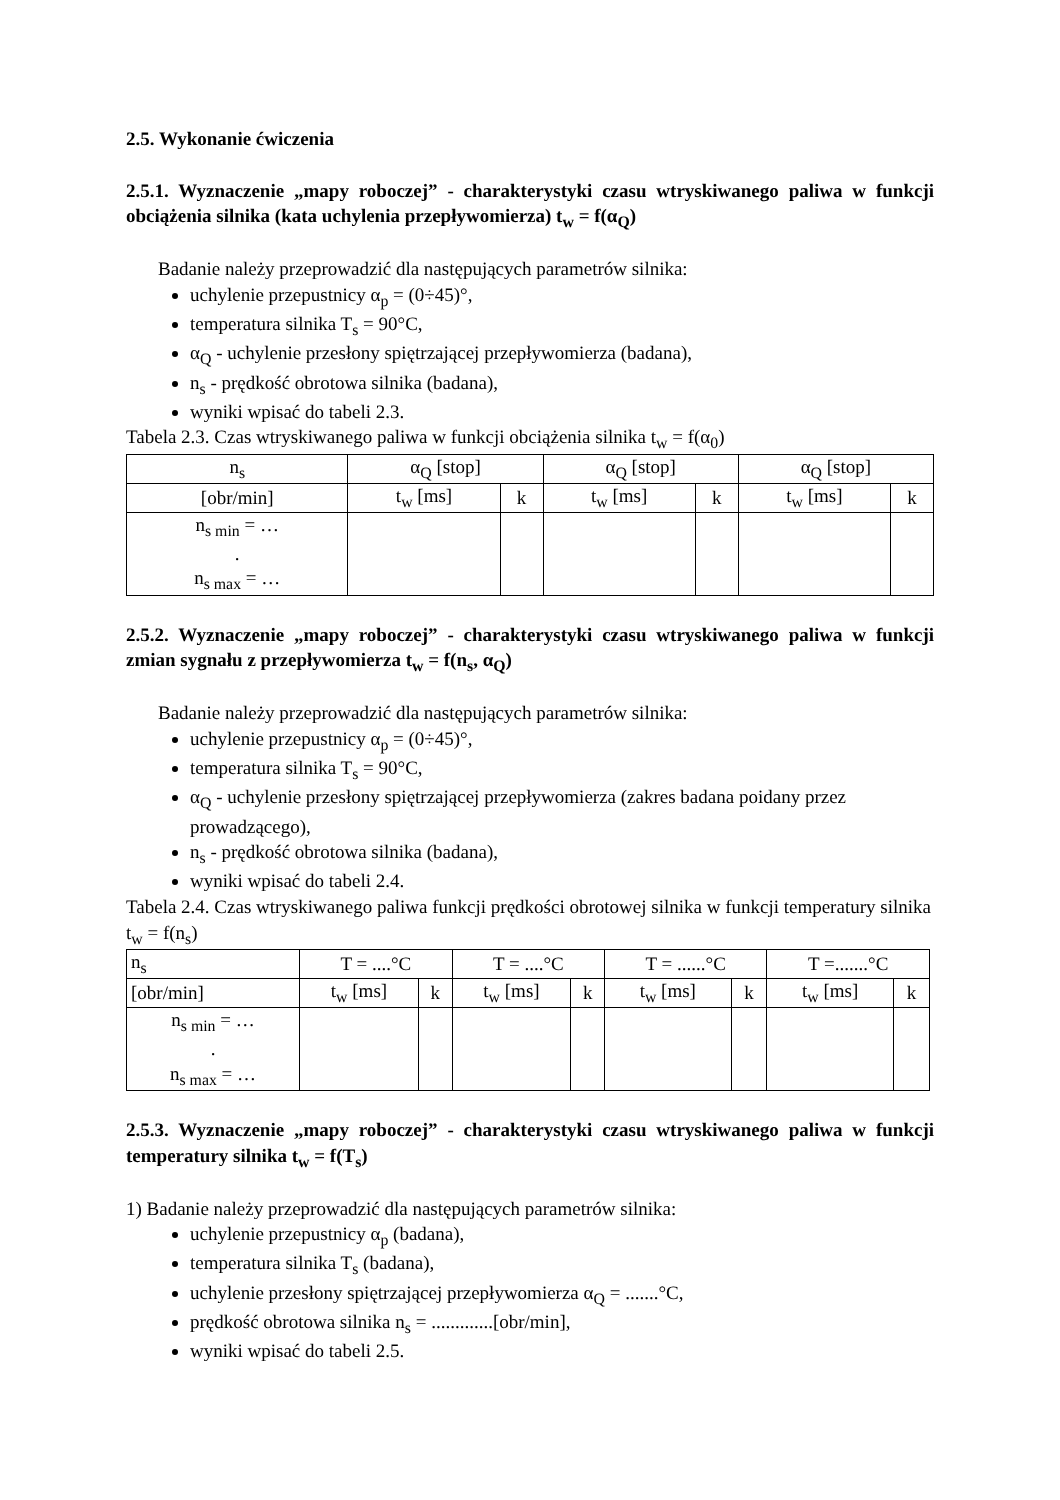2.5. Wykonanie ćwiczenia
2.5.1. Wyznaczenie „mapy roboczej” - charakterystyki czasu wtryskiwanego paliwa w funkcji obciążenia silnika (kata uchylenia przepływomierza) t<sub>w</sub> = f(α<sub>Q</sub>)
Badanie należy przeprowadzić dla następujących parametrów silnika:
uchylenie przepustnicy α<sub>p</sub> = (0÷45)°,
temperatura silnika T<sub>s</sub> = 90°C,
α<sub>Q</sub> - uchylenie przesłony spiętrzającej przepływomierza (badana),
n<sub>s</sub> - prędkość obrotowa silnika (badana),
wyniki wpisać do tabeli 2.3.
Tabela 2.3. Czas wtryskiwanego paliwa w funkcji obciążenia silnika t<sub>w</sub> = f(α<sub>0</sub>)
| n<sub>s</sub> | α<sub>Q</sub> [stop] | | α<sub>Q</sub> [stop] | | α<sub>Q</sub> [stop] | |
| --- | --- | --- | --- | --- | --- | --- |
| [obr/min] | t<sub>w</sub> [ms] | k | t<sub>w</sub> [ms] | k | t<sub>w</sub> [ms] | k |
| n<sub>s min</sub> = … . n<sub>s max</sub> = … | | | | | | |
2.5.2. Wyznaczenie „mapy roboczej” - charakterystyki czasu wtryskiwanego paliwa w funkcji zmian sygnału z przepływomierza t<sub>w</sub> = f(n<sub>s</sub>, α<sub>Q</sub>)
Badanie należy przeprowadzić dla następujących parametrów silnika:
uchylenie przepustnicy α<sub>p</sub> = (0÷45)°,
temperatura silnika T<sub>s</sub> = 90°C,
α<sub>Q</sub> - uchylenie przesłony spiętrzającej przepływomierza (zakres badana poidany przez prowadzącego),
n<sub>s</sub> - prędkość obrotowa silnika (badana),
wyniki wpisać do tabeli 2.4.
Tabela 2.4. Czas wtryskiwanego paliwa funkcji prędkości obrotowej silnika w funkcji temperatury silnika t<sub>w</sub> = f(n<sub>s</sub>)
| n<sub>s</sub> | T = ....°C | | T = ....°C | | T = ......°C | | T =.......°C | |
| --- | --- | --- | --- | --- | --- | --- | --- | --- |
| [obr/min] | t<sub>w</sub> [ms] | k | t<sub>w</sub> [ms] | k | t<sub>w</sub> [ms] | k | t<sub>w</sub> [ms] | k |
| n<sub>s min</sub> = … . n<sub>s max</sub> = … | | | | | | | | |
2.5.3. Wyznaczenie „mapy roboczej” - charakterystyki czasu wtryskiwanego paliwa w funkcji temperatury silnika t<sub>w</sub> = f(T<sub>s</sub>)
1) Badanie należy przeprowadzić dla następujących parametrów silnika:
uchylenie przepustnicy α<sub>p</sub> (badana),
temperatura silnika T<sub>s</sub> (badana),
uchylenie przesłony spiętrzającej przepływomierza α<sub>Q</sub> = .......°C,
prędkość obrotowa silnika n<sub>s</sub> = .............[obr/min],
wyniki wpisać do tabeli 2.5.